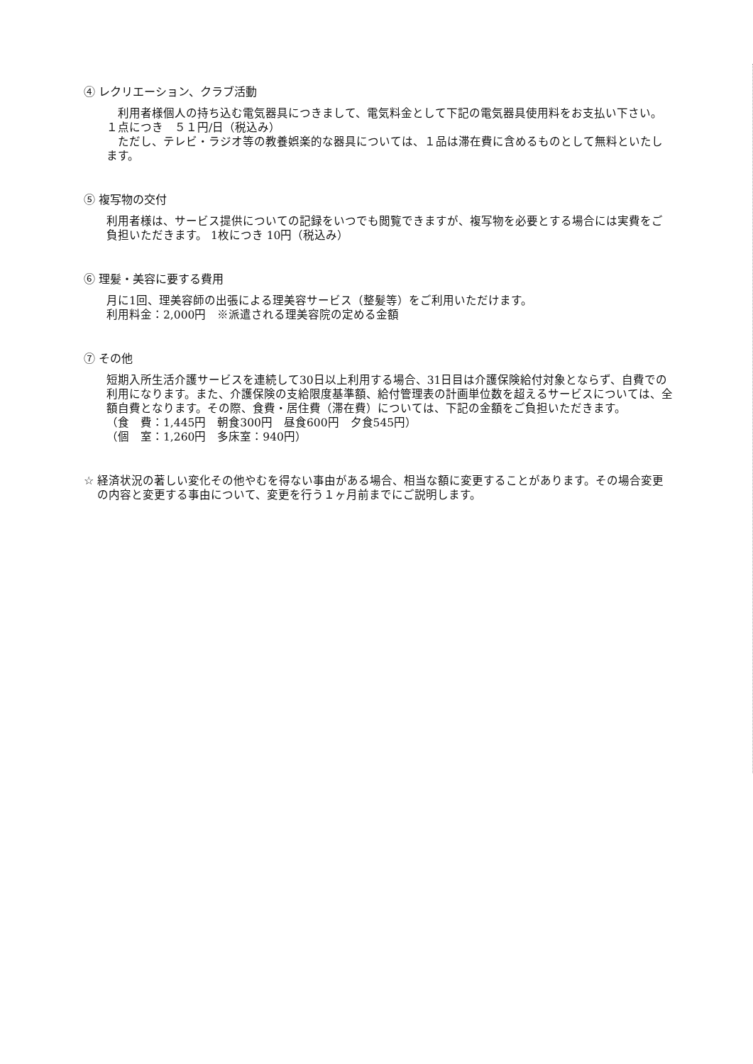④ レクリエーション、クラブ活動
　利用者様個人の持ち込む電気器具につきまして、電気料金として下記の電気器具使用料をお支払い下さい。１点につき　５１円/日（税込み）
　ただし、テレビ・ラジオ等の教養娯楽的な器具については、１品は滞在費に含めるものとして無料といたします。
⑤ 複写物の交付
利用者様は、サービス提供についての記録をいつでも閲覧できますが、複写物を必要とする場合には実費をご負担いただきます。 1枚につき 10円（税込み）
⑥ 理髪・美容に要する費用
月に1回、理美容師の出張による理美容サービス（整髪等）をご利用いただけます。
利用料金：2,000円　※派遣される理美容院の定める金額
⑦ その他
短期入所生活介護サービスを連続して30日以上利用する場合、31日目は介護保険給付対象とならず、自費での利用になります。また、介護保険の支給限度基準額、給付管理表の計画単位数を超えるサービスについては、全額自費となります。その際、食費・居住費（滞在費）については、下記の金額をご負担いただきます。
（食　費：1,445円　朝食300円　昼食600円　夕食545円）
（個　室：1,260円　多床室：940円）
☆ 経済状況の著しい変化その他やむを得ない事由がある場合、相当な額に変更することがあります。その場合変更の内容と変更する事由について、変更を行う１ヶ月前までにご説明します。